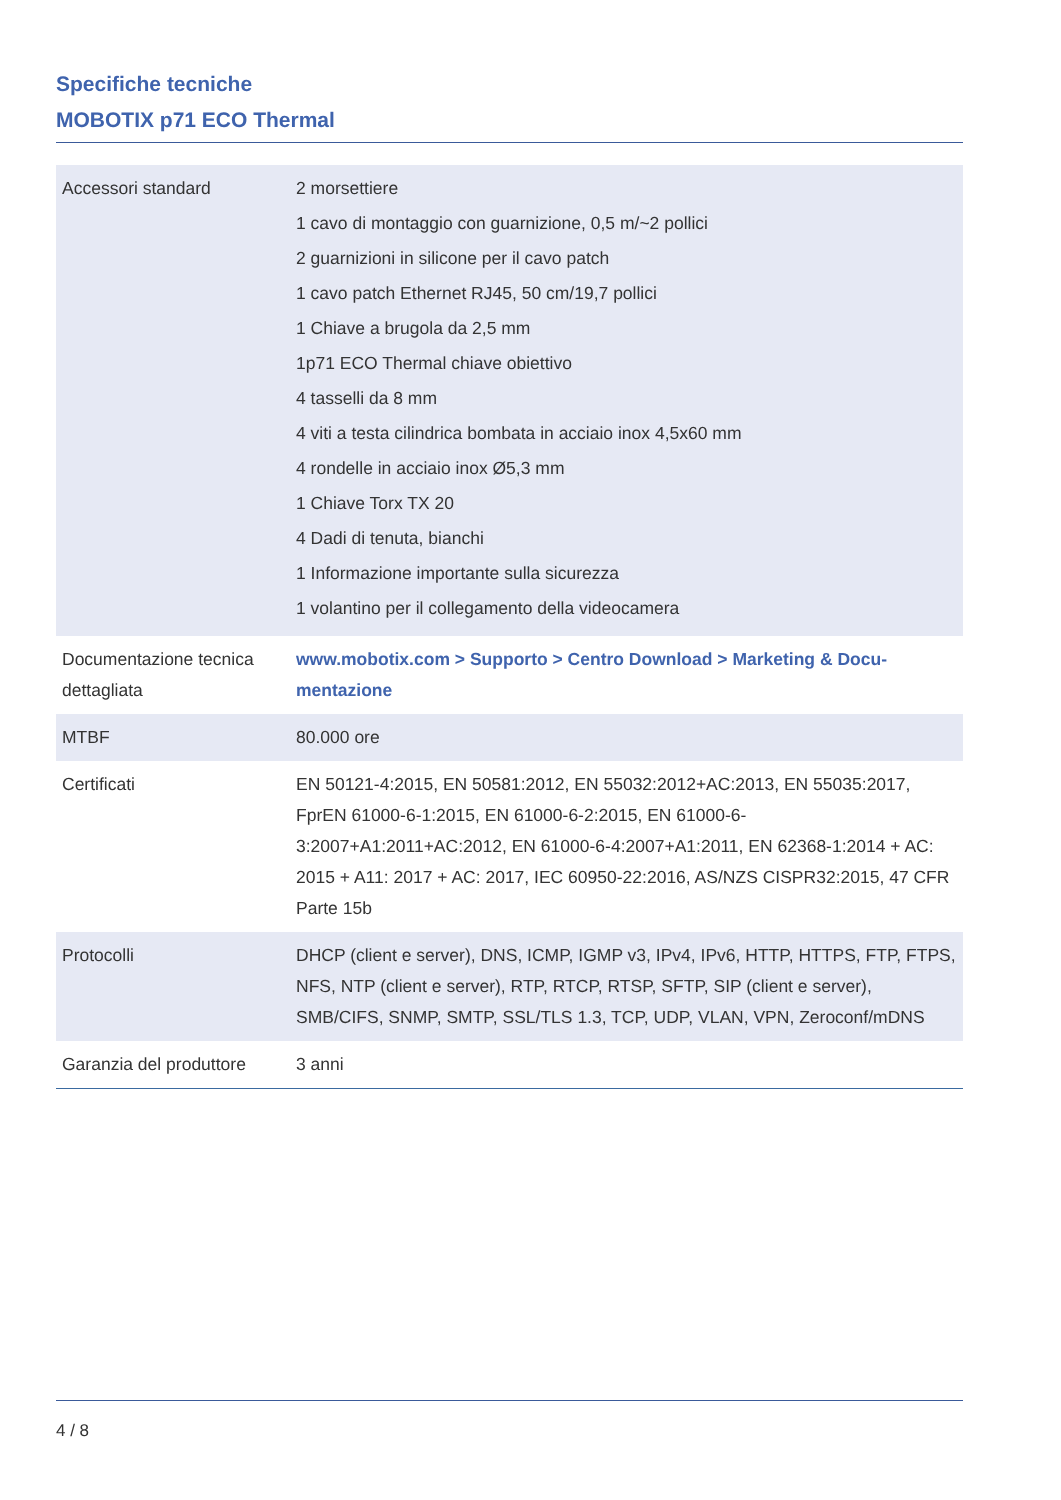Specifiche tecniche
MOBOTIX p71 ECO Thermal
| Accessori standard | 2 morsettiere 1 cavo di montaggio con guarnizione, 0,5 m/~2 pollici 2 guarnizioni in silicone per il cavo patch 1 cavo patch Ethernet RJ45, 50 cm/19,7 pollici 1 Chiave a brugola da 2,5 mm 1p71 ECO Thermal chiave obiettivo 4 tasselli da 8 mm 4 viti a testa cilindrica bombata in acciaio inox 4,5x60 mm 4 rondelle in acciaio inox Ø5,3 mm 1 Chiave Torx TX 20 4 Dadi di tenuta, bianchi 1 Informazione importante sulla sicurezza 1 volantino per il collegamento della videocamera |
| Documentazione tecnica dettagliata | www.mobotix.com > Supporto > Centro Download > Marketing & Docu- mentazione |
| MTBF | 80.000 ore |
| Certificati | EN 50121-4:2015, EN 50581:2012, EN 55032:2012+AC:2013, EN 55035:2017, FprEN 61000-6-1:2015, EN 61000-6-2:2015, EN 61000-6-3:2007+A1:2011+AC:2012, EN 61000-6-4:2007+A1:2011, EN 62368-1:2014 + AC: 2015 + A11: 2017 + AC: 2017, IEC 60950-22:2016, AS/NZS CISPR32:2015, 47 CFR Parte 15b |
| Protocolli | DHCP (client e server), DNS, ICMP, IGMP v3, IPv4, IPv6, HTTP, HTTPS, FTP, FTPS, NFS, NTP (client e server), RTP, RTCP, RTSP, SFTP, SIP (client e server), SMB/CIFS, SNMP, SMTP, SSL/TLS 1.3, TCP, UDP, VLAN, VPN, Zeroconf/mDNS |
| Garanzia del produttore | 3 anni |
4 / 8